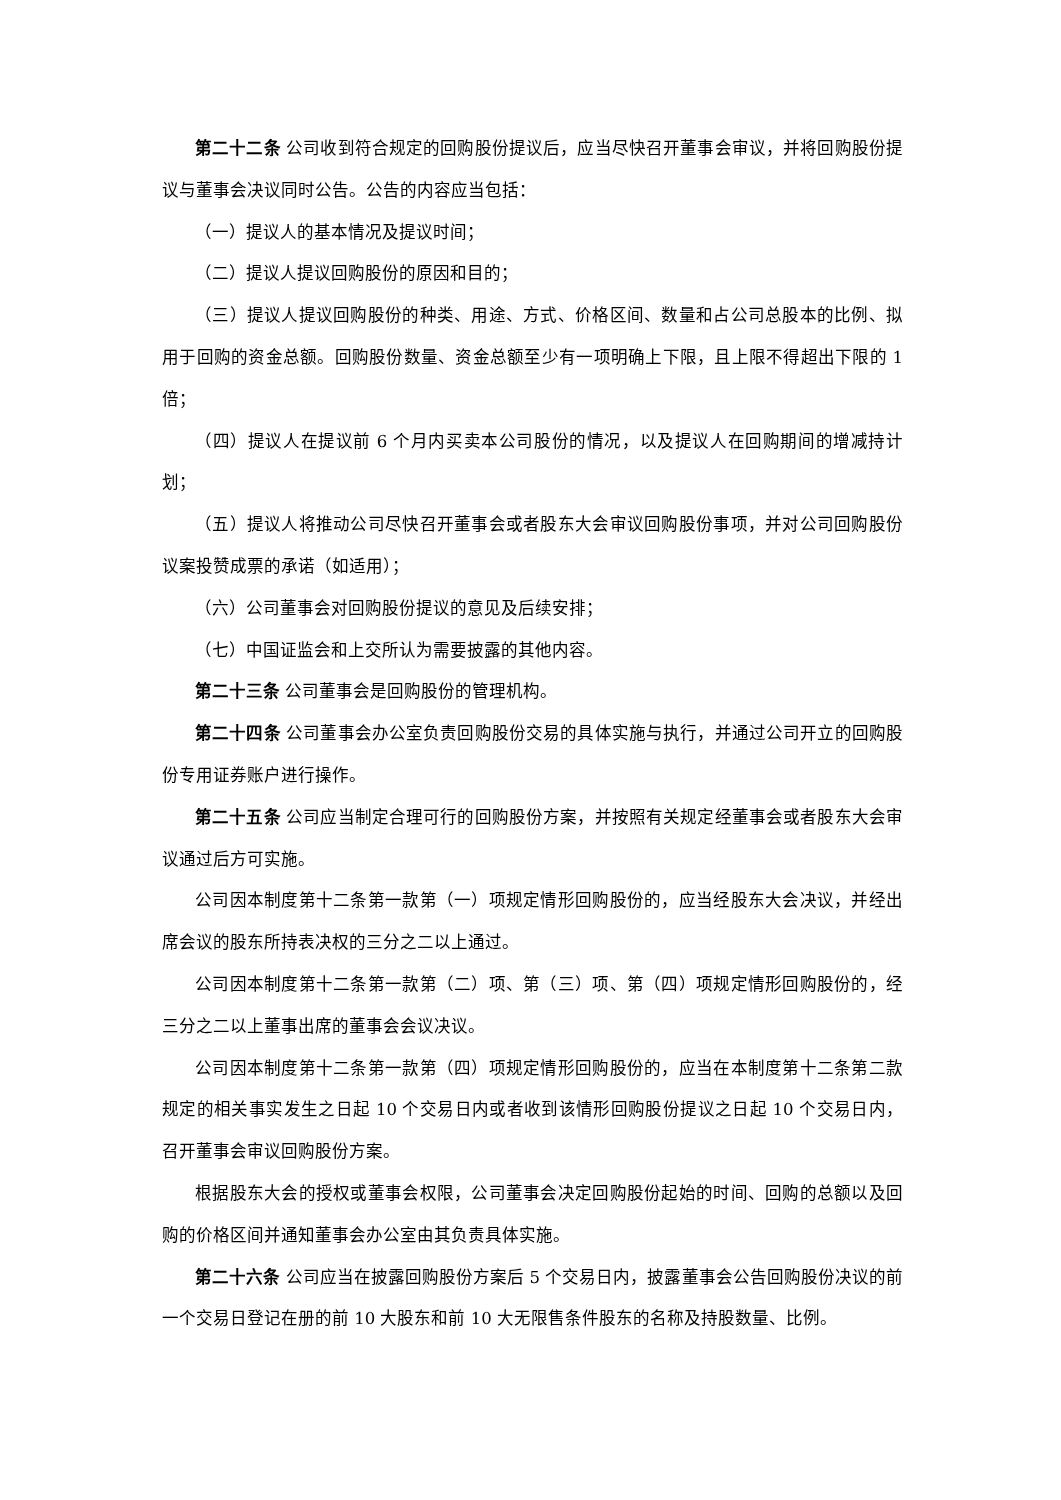第二十二条 公司收到符合规定的回购股份提议后，应当尽快召开董事会审议，并将回购股份提议与董事会决议同时公告。公告的内容应当包括：
（一）提议人的基本情况及提议时间；
（二）提议人提议回购股份的原因和目的；
（三）提议人提议回购股份的种类、用途、方式、价格区间、数量和占公司总股本的比例、拟用于回购的资金总额。回购股份数量、资金总额至少有一项明确上下限，且上限不得超出下限的 1 倍；
（四）提议人在提议前 6 个月内买卖本公司股份的情况，以及提议人在回购期间的增减持计划；
（五）提议人将推动公司尽快召开董事会或者股东大会审议回购股份事项，并对公司回购股份议案投赞成票的承诺（如适用）；
（六）公司董事会对回购股份提议的意见及后续安排；
（七）中国证监会和上交所认为需要披露的其他内容。
第二十三条 公司董事会是回购股份的管理机构。
第二十四条 公司董事会办公室负责回购股份交易的具体实施与执行，并通过公司开立的回购股份专用证券账户进行操作。
第二十五条 公司应当制定合理可行的回购股份方案，并按照有关规定经董事会或者股东大会审议通过后方可实施。
公司因本制度第十二条第一款第（一）项规定情形回购股份的，应当经股东大会决议，并经出席会议的股东所持表决权的三分之二以上通过。
公司因本制度第十二条第一款第（二）项、第（三）项、第（四）项规定情形回购股份的，经三分之二以上董事出席的董事会会议决议。
公司因本制度第十二条第一款第（四）项规定情形回购股份的，应当在本制度第十二条第二款规定的相关事实发生之日起 10 个交易日内或者收到该情形回购股份提议之日起 10 个交易日内，召开董事会审议回购股份方案。
根据股东大会的授权或董事会权限，公司董事会决定回购股份起始的时间、回购的总额以及回购的价格区间并通知董事会办公室由其负责具体实施。
第二十六条 公司应当在披露回购股份方案后 5 个交易日内，披露董事会公告回购股份决议的前一个交易日登记在册的前 10 大股东和前 10 大无限售条件股东的名称及持股数量、比例。